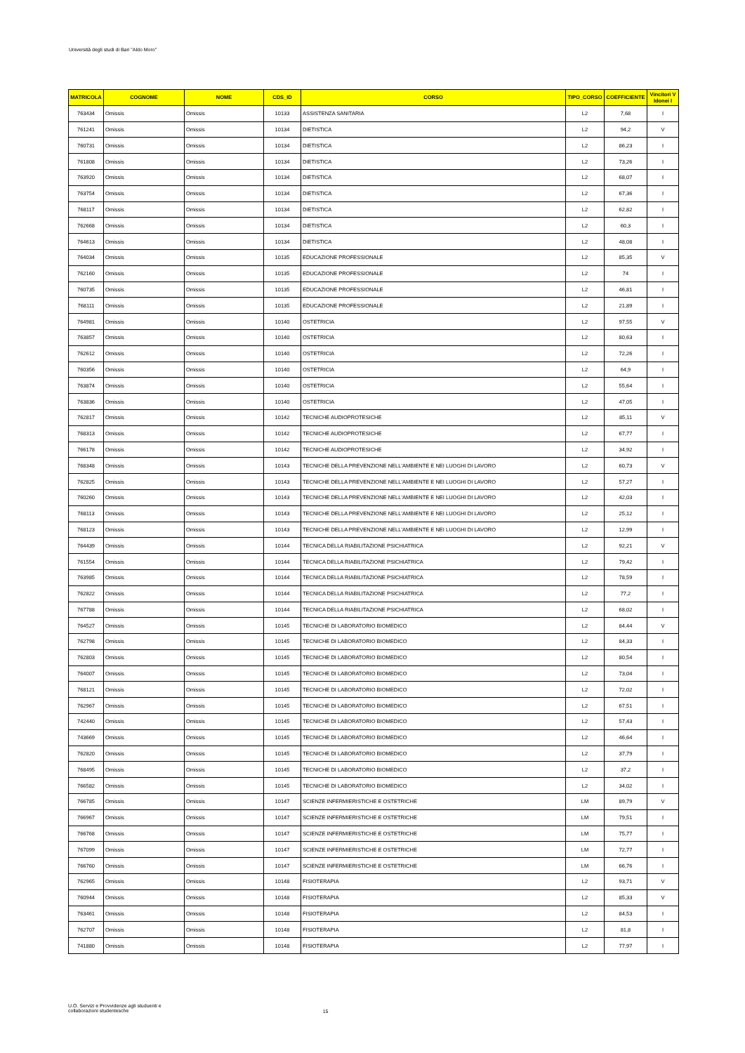Università degli studi di Bari "Aldo Moro"
| MATRICOLA | COGNOME | NOME | CDS_ID | CORSO | TIPO_CORSO | COEFFICIENTE | Vincitori V Idonei I |
| --- | --- | --- | --- | --- | --- | --- | --- |
| 763434 | Omissis | Omissis | 10133 | ASSISTENZA SANITARIA | L2 | 7,68 | I |
| 761241 | Omissis | Omissis | 10134 | DIETISTICA | L2 | 94,2 | V |
| 760731 | Omissis | Omissis | 10134 | DIETISTICA | L2 | 86,23 | I |
| 761808 | Omissis | Omissis | 10134 | DIETISTICA | L2 | 73,26 | I |
| 763920 | Omissis | Omissis | 10134 | DIETISTICA | L2 | 68,07 | I |
| 763754 | Omissis | Omissis | 10134 | DIETISTICA | L2 | 67,36 | I |
| 768117 | Omissis | Omissis | 10134 | DIETISTICA | L2 | 62,82 | I |
| 762668 | Omissis | Omissis | 10134 | DIETISTICA | L2 | 60,3 | I |
| 764613 | Omissis | Omissis | 10134 | DIETISTICA | L2 | 48,08 | I |
| 764034 | Omissis | Omissis | 10135 | EDUCAZIONE PROFESSIONALE | L2 | 85,35 | V |
| 762160 | Omissis | Omissis | 10135 | EDUCAZIONE PROFESSIONALE | L2 | 74 | I |
| 760735 | Omissis | Omissis | 10135 | EDUCAZIONE PROFESSIONALE | L2 | 46,81 | I |
| 768111 | Omissis | Omissis | 10135 | EDUCAZIONE PROFESSIONALE | L2 | 21,89 | I |
| 764981 | Omissis | Omissis | 10140 | OSTETRICIA | L2 | 97,55 | V |
| 763857 | Omissis | Omissis | 10140 | OSTETRICIA | L2 | 80,63 | I |
| 762612 | Omissis | Omissis | 10140 | OSTETRICIA | L2 | 72,26 | I |
| 760356 | Omissis | Omissis | 10140 | OSTETRICIA | L2 | 64,9 | I |
| 763874 | Omissis | Omissis | 10140 | OSTETRICIA | L2 | 55,64 | I |
| 763836 | Omissis | Omissis | 10140 | OSTETRICIA | L2 | 47,05 | I |
| 762817 | Omissis | Omissis | 10142 | TECNICHE AUDIOPROTESICHE | L2 | 85,11 | V |
| 768313 | Omissis | Omissis | 10142 | TECNICHE AUDIOPROTESICHE | L2 | 67,77 | I |
| 766178 | Omissis | Omissis | 10142 | TECNICHE AUDIOPROTESICHE | L2 | 34,92 | I |
| 768348 | Omissis | Omissis | 10143 | TECNICHE DELLA PREVENZIONE NELL'AMBIENTE E NEI LUOGHI DI LAVORO | L2 | 60,73 | V |
| 762825 | Omissis | Omissis | 10143 | TECNICHE DELLA PREVENZIONE NELL'AMBIENTE E NEI LUOGHI DI LAVORO | L2 | 57,27 | I |
| 760260 | Omissis | Omissis | 10143 | TECNICHE DELLA PREVENZIONE NELL'AMBIENTE E NEI LUOGHI DI LAVORO | L2 | 42,03 | I |
| 768113 | Omissis | Omissis | 10143 | TECNICHE DELLA PREVENZIONE NELL'AMBIENTE E NEI LUOGHI DI LAVORO | L2 | 25,12 | I |
| 768123 | Omissis | Omissis | 10143 | TECNICHE DELLA PREVENZIONE NELL'AMBIENTE E NEI LUOGHI DI LAVORO | L2 | 12,99 | I |
| 764439 | Omissis | Omissis | 10144 | TECNICA DELLA RIABILITAZIONE PSICHIATRICA | L2 | 92,21 | V |
| 761554 | Omissis | Omissis | 10144 | TECNICA DELLA RIABILITAZIONE PSICHIATRICA | L2 | 79,42 | I |
| 763985 | Omissis | Omissis | 10144 | TECNICA DELLA RIABILITAZIONE PSICHIATRICA | L2 | 78,59 | I |
| 762822 | Omissis | Omissis | 10144 | TECNICA DELLA RIABILITAZIONE PSICHIATRICA | L2 | 77,2 | I |
| 767788 | Omissis | Omissis | 10144 | TECNICA DELLA RIABILITAZIONE PSICHIATRICA | L2 | 68,02 | I |
| 764527 | Omissis | Omissis | 10145 | TECNICHE DI LABORATORIO BIOMEDICO | L2 | 84,44 | V |
| 762798 | Omissis | Omissis | 10145 | TECNICHE DI LABORATORIO BIOMEDICO | L2 | 84,33 | I |
| 762803 | Omissis | Omissis | 10145 | TECNICHE DI LABORATORIO BIOMEDICO | L2 | 80,54 | I |
| 764007 | Omissis | Omissis | 10145 | TECNICHE DI LABORATORIO BIOMEDICO | L2 | 73,04 | I |
| 768121 | Omissis | Omissis | 10145 | TECNICHE DI LABORATORIO BIOMEDICO | L2 | 72,02 | I |
| 762967 | Omissis | Omissis | 10145 | TECNICHE DI LABORATORIO BIOMEDICO | L2 | 67,51 | I |
| 742440 | Omissis | Omissis | 10145 | TECNICHE DI LABORATORIO BIOMEDICO | L2 | 57,43 | I |
| 743669 | Omissis | Omissis | 10145 | TECNICHE DI LABORATORIO BIOMEDICO | L2 | 46,64 | I |
| 762820 | Omissis | Omissis | 10145 | TECNICHE DI LABORATORIO BIOMEDICO | L2 | 37,79 | I |
| 768495 | Omissis | Omissis | 10145 | TECNICHE DI LABORATORIO BIOMEDICO | L2 | 37,2 | I |
| 766582 | Omissis | Omissis | 10145 | TECNICHE DI LABORATORIO BIOMEDICO | L2 | 34,02 | I |
| 766785 | Omissis | Omissis | 10147 | SCIENZE INFERMIERISTICHE E OSTETRICHE | LM | 89,79 | V |
| 766967 | Omissis | Omissis | 10147 | SCIENZE INFERMIERISTICHE E OSTETRICHE | LM | 79,51 | I |
| 766768 | Omissis | Omissis | 10147 | SCIENZE INFERMIERISTICHE E OSTETRICHE | LM | 75,77 | I |
| 767099 | Omissis | Omissis | 10147 | SCIENZE INFERMIERISTICHE E OSTETRICHE | LM | 72,77 | I |
| 766760 | Omissis | Omissis | 10147 | SCIENZE INFERMIERISTICHE E OSTETRICHE | LM | 66,76 | I |
| 762965 | Omissis | Omissis | 10148 | FISIOTERAPIA | L2 | 93,71 | V |
| 760944 | Omissis | Omissis | 10148 | FISIOTERAPIA | L2 | 85,33 | V |
| 763461 | Omissis | Omissis | 10148 | FISIOTERAPIA | L2 | 84,53 | I |
| 762707 | Omissis | Omissis | 10148 | FISIOTERAPIA | L2 | 81,8 | I |
| 741880 | Omissis | Omissis | 10148 | FISIOTERAPIA | L2 | 77,97 | I |
U.O. Servizi e Provvidenze agli studuenti e
collaborazioni studentesche
15